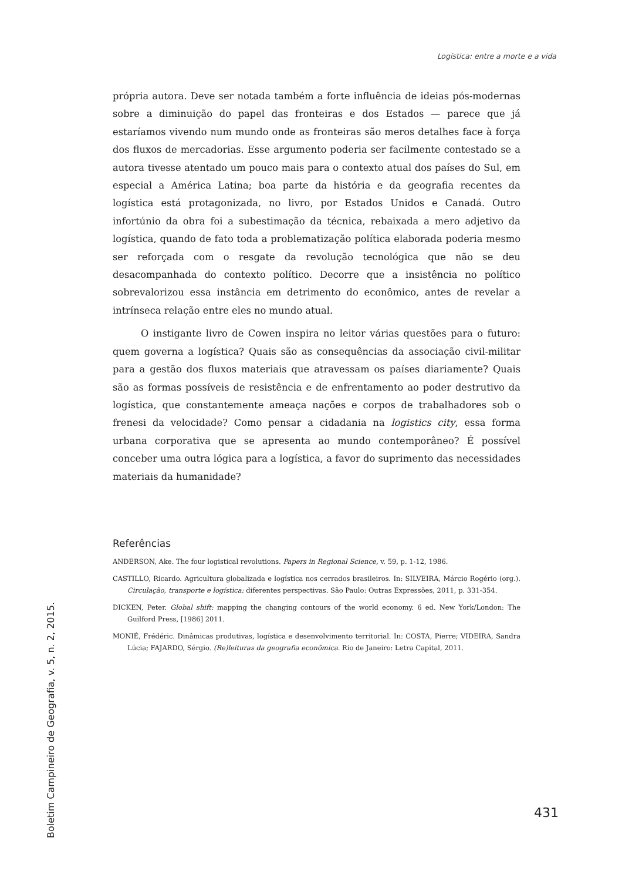Logística: entre a morte e a vida
própria autora. Deve ser notada também a forte influência de ideias pós-modernas sobre a diminuição do papel das fronteiras e dos Estados — parece que já estaríamos vivendo num mundo onde as fronteiras são meros detalhes face à força dos fluxos de mercadorias. Esse argumento poderia ser facilmente contestado se a autora tivesse atentado um pouco mais para o contexto atual dos países do Sul, em especial a América Latina; boa parte da história e da geografia recentes da logística está protagonizada, no livro, por Estados Unidos e Canadá. Outro infortúnio da obra foi a subestimação da técnica, rebaixada a mero adjetivo da logística, quando de fato toda a problematização política elaborada poderia mesmo ser reforçada com o resgate da revolução tecnológica que não se deu desacompanhada do contexto político. Decorre que a insistência no político sobrevalorizou essa instância em detrimento do econômico, antes de revelar a intrínseca relação entre eles no mundo atual.
O instigante livro de Cowen inspira no leitor várias questões para o futuro: quem governa a logística? Quais são as consequências da associação civil-militar para a gestão dos fluxos materiais que atravessam os países diariamente? Quais são as formas possíveis de resistência e de enfrentamento ao poder destrutivo da logística, que constantemente ameaça nações e corpos de trabalhadores sob o frenesi da velocidade? Como pensar a cidadania na logistics city, essa forma urbana corporativa que se apresenta ao mundo contemporâneo? É possível conceber uma outra lógica para a logística, a favor do suprimento das necessidades materiais da humanidade?
Referências
ANDERSON, Ake. The four logistical revolutions. Papers in Regional Science, v. 59, p. 1-12, 1986.
CASTILLO, Ricardo. Agricultura globalizada e logística nos cerrados brasileiros. In: SILVEIRA, Márcio Rogério (org.). Circulação, transporte e logística: diferentes perspectivas. São Paulo: Outras Expressões, 2011, p. 331-354.
DICKEN, Peter. Global shift: mapping the changing contours of the world economy. 6 ed. New York/London: The Guilford Press, [1986] 2011.
MONIÉ, Frédéric. Dinâmicas produtivas, logística e desenvolvimento territorial. In: COSTA, Pierre; VIDEIRA, Sandra Lúcia; FAJARDO, Sérgio. (Re)leituras da geografia econômica. Rio de Janeiro: Letra Capital, 2011.
431
Boletim Campineiro de Geografia, v. 5, n. 2, 2015.